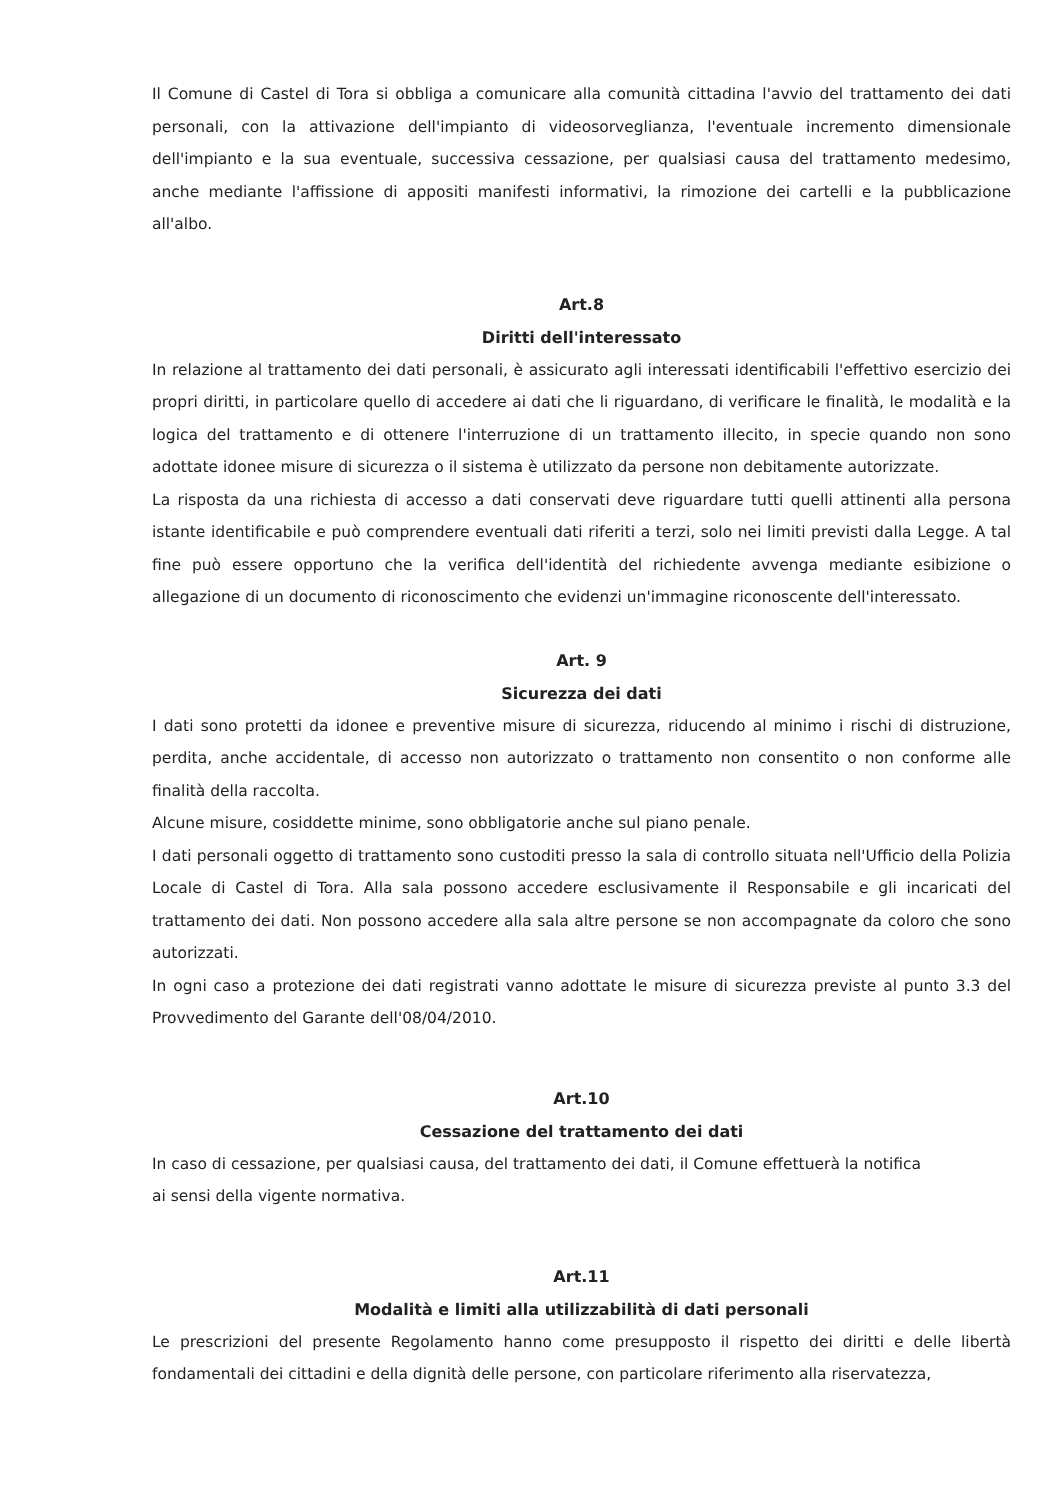Il Comune di Castel di Tora si obbliga a comunicare alla comunità cittadina l'avvio del trattamento dei dati personali, con la attivazione dell'impianto di videosorveglianza, l'eventuale incremento dimensionale dell'impianto e la sua eventuale, successiva cessazione, per qualsiasi causa del trattamento medesimo, anche mediante l'affissione di appositi manifesti informativi, la rimozione dei cartelli e la pubblicazione all'albo.
Art.8
Diritti dell'interessato
In relazione al trattamento dei dati personali, è assicurato agli interessati identificabili l'effettivo esercizio dei propri diritti, in particolare quello di accedere ai dati che li riguardano, di verificare le finalità, le modalità e la logica del trattamento e di ottenere l'interruzione di un trattamento illecito, in specie quando non sono adottate idonee misure di sicurezza o il sistema è utilizzato da persone non debitamente autorizzate.
La risposta da una richiesta di accesso a dati conservati deve riguardare tutti quelli attinenti alla persona istante identificabile e può comprendere eventuali dati riferiti a terzi, solo nei limiti previsti dalla Legge. A tal fine può essere opportuno che la verifica dell'identità del richiedente avvenga mediante esibizione o allegazione di un documento di riconoscimento che evidenzi un'immagine riconoscente dell'interessato.
Art. 9
Sicurezza dei dati
I dati sono protetti da idonee e preventive misure di sicurezza, riducendo al minimo i rischi di distruzione, perdita, anche accidentale, di accesso non autorizzato o trattamento non consentito o non conforme alle finalità della raccolta.
Alcune misure, cosiddette minime, sono obbligatorie anche sul piano penale.
I dati personali oggetto di trattamento sono custoditi presso la sala di controllo situata nell'Ufficio della Polizia Locale di Castel di Tora. Alla sala possono accedere esclusivamente il Responsabile e gli incaricati del trattamento dei dati. Non possono accedere alla sala altre persone se non accompagnate da coloro che sono autorizzati.
In ogni caso a protezione dei dati registrati vanno adottate le misure di sicurezza previste al punto 3.3 del Provvedimento del Garante dell'08/04/2010.
Art.10
Cessazione del trattamento dei dati
In caso di cessazione, per qualsiasi causa, del trattamento dei dati, il Comune effettuerà la notifica
ai sensi della vigente normativa.
Art.11
Modalità e limiti alla utilizzabilità di dati personali
Le prescrizioni del presente Regolamento hanno come presupposto il rispetto dei diritti e delle libertà fondamentali dei cittadini e della dignità delle persone, con particolare riferimento alla riservatezza,